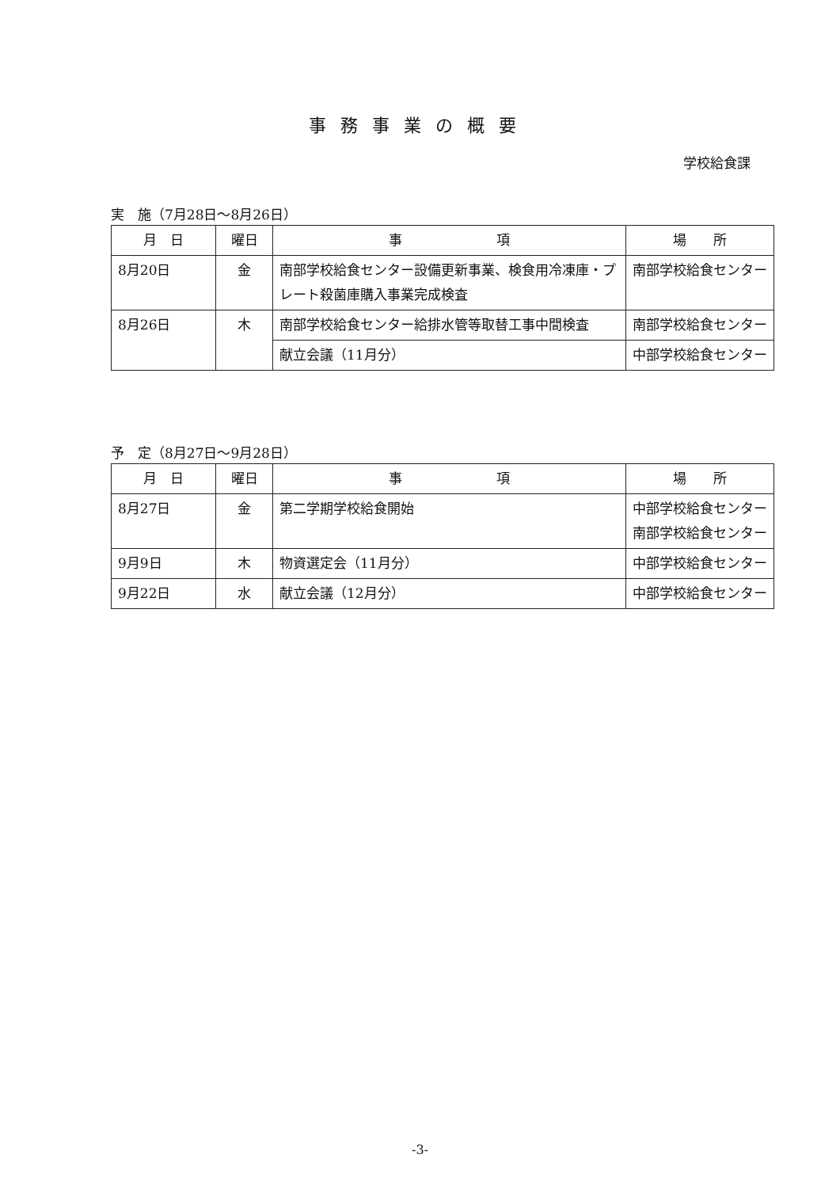事務事業の概要
学校給食課
実　施（7月28日～8月26日）
| 月 日 | 曜日 | 事 項 | 場 所 |
| --- | --- | --- | --- |
| 8月20日 | 金 | 南部学校給食センター設備更新事業、検食用冷凍庫・プレート殺菌庫購入事業完成検査 | 南部学校給食センター |
| 8月26日 | 木 | 南部学校給食センター給排水管等取替工事中間検査 | 南部学校給食センター |
| | | 献立会議（11月分） | 中部学校給食センター |
予　定（8月27日～9月28日）
| 月 日 | 曜日 | 事 項 | 場 所 |
| --- | --- | --- | --- |
| 8月27日 | 金 | 第二学期学校給食開始 | 中部学校給食センター 南部学校給食センター |
| 9月9日 | 木 | 物資選定会（11月分） | 中部学校給食センター |
| 9月22日 | 水 | 献立会議（12月分） | 中部学校給食センター |
-3-